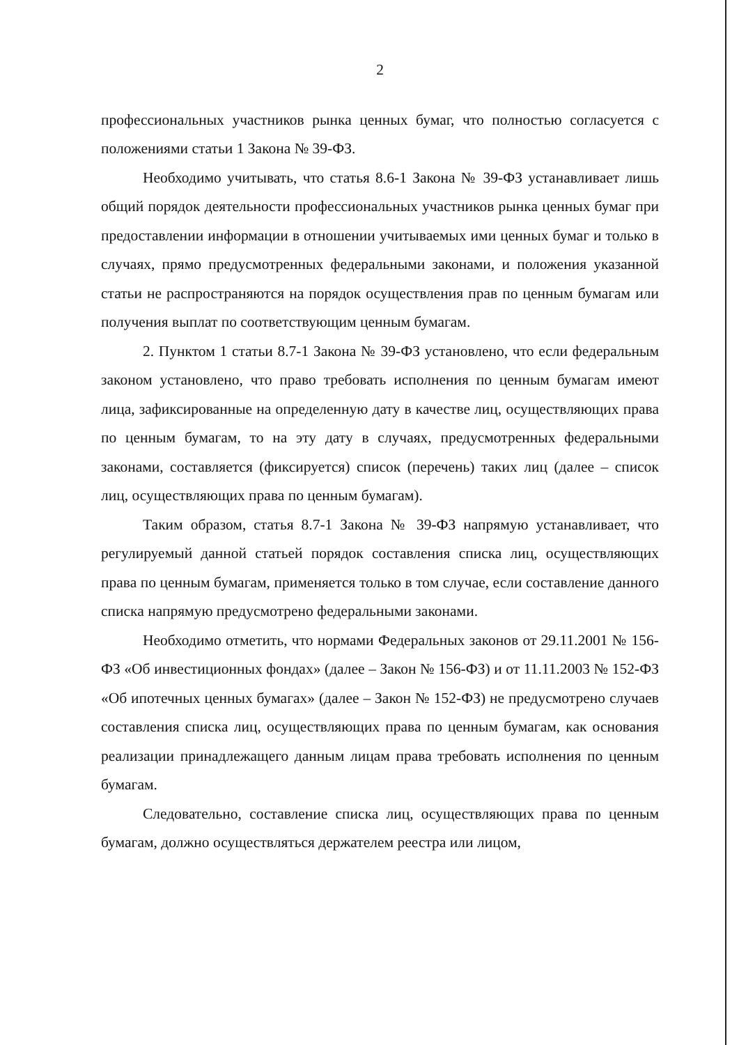2
профессиональных участников рынка ценных бумаг, что полностью согласуется с положениями статьи 1 Закона № 39-ФЗ.
Необходимо учитывать, что статья 8.6-1 Закона № 39-ФЗ устанавливает лишь общий порядок деятельности профессиональных участников рынка ценных бумаг при предоставлении информации в отношении учитываемых ими ценных бумаг и только в случаях, прямо предусмотренных федеральными законами, и положения указанной статьи не распространяются на порядок осуществления прав по ценным бумагам или получения выплат по соответствующим ценным бумагам.
2. Пунктом 1 статьи 8.7-1 Закона № 39-ФЗ установлено, что если федеральным законом установлено, что право требовать исполнения по ценным бумагам имеют лица, зафиксированные на определенную дату в качестве лиц, осуществляющих права по ценным бумагам, то на эту дату в случаях, предусмотренных федеральными законами, составляется (фиксируется) список (перечень) таких лиц (далее – список лиц, осуществляющих права по ценным бумагам).
Таким образом, статья 8.7-1 Закона № 39-ФЗ напрямую устанавливает, что регулируемый данной статьей порядок составления списка лиц, осуществляющих права по ценным бумагам, применяется только в том случае, если составление данного списка напрямую предусмотрено федеральными законами.
Необходимо отметить, что нормами Федеральных законов от 29.11.2001 № 156-ФЗ «Об инвестиционных фондах» (далее – Закон № 156-ФЗ) и от 11.11.2003 № 152-ФЗ «Об ипотечных ценных бумагах» (далее – Закон № 152-ФЗ) не предусмотрено случаев составления списка лиц, осуществляющих права по ценным бумагам, как основания реализации принадлежащего данным лицам права требовать исполнения по ценным бумагам.
Следовательно, составление списка лиц, осуществляющих права по ценным бумагам, должно осуществляться держателем реестра или лицом,